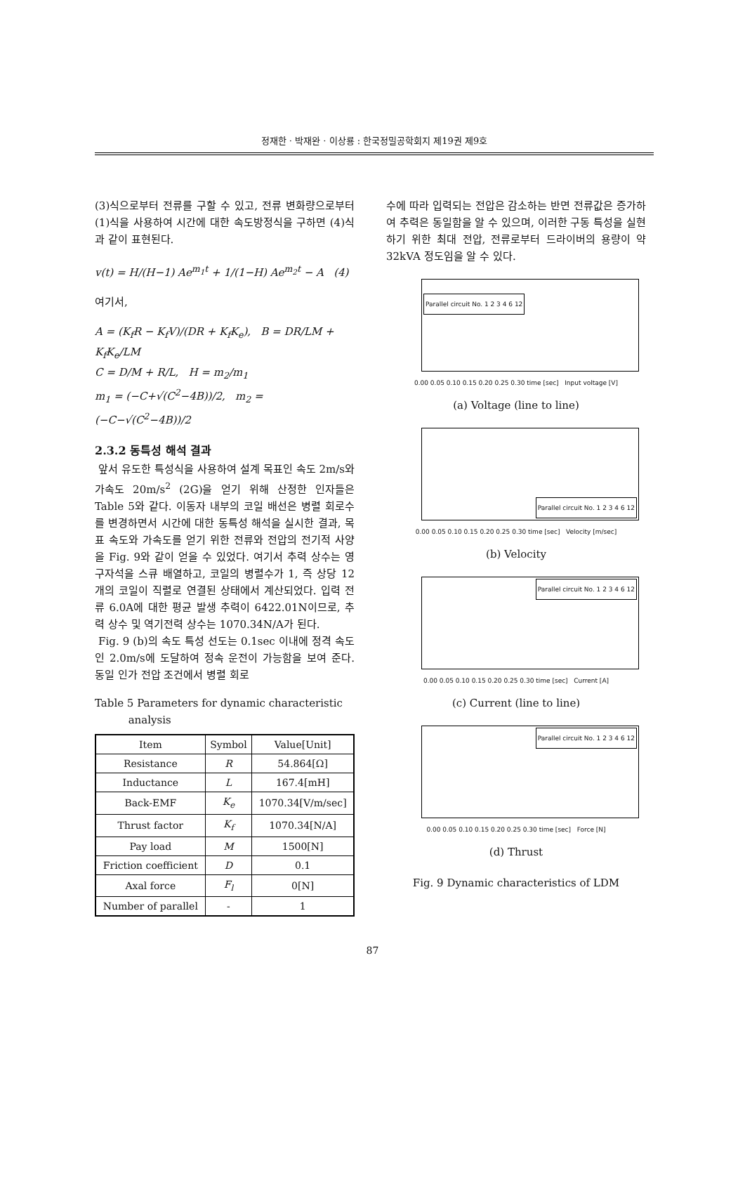정재한 · 박재완 · 이상룡 : 한국정밀공학회지 제19권 제9호
(3)식으로부터 전류를 구할 수 있고, 전류 변화량으로부터 (1)식을 사용하여 시간에 대한 속도방정식을 구하면 (4)식과 같이 표현된다.
v(t) = H/(H−1) Ae<sup>m<sub>1</sub>t</sup> + 1/(1−H) Ae<sup>m<sub>2</sub>t</sup> − A (4)
여기서,
A = (K<sub>f</sub>R − K<sub>f</sub>V)/(DR + K<sub>f</sub>K<sub>e</sub>), B = DR/LM + K<sub>f</sub>K<sub>e</sub>/LM
C = D/M + R/L, H = m<sub>2</sub>/m<sub>1</sub>
m<sub>1</sub> = (−C+√(C<sup>2</sup>−4B))/2, m<sub>2</sub> = (−C−√(C<sup>2</sup>−4B))/2
2.3.2 동특성 해석 결과
앞서 유도한 특성식을 사용하여 설계 목표인 속도 2m/s와 가속도 20m/s<sup>2</sup> (2G)을 얻기 위해 산정한 인자들은 Table 5와 같다. 이동자 내부의 코일 배선은 병렬 회로수를 변경하면서 시간에 대한 동특성 해석을 실시한 결과, 목표 속도와 가속도를 얻기 위한 전류와 전압의 전기적 사양을 Fig. 9와 같이 얻을 수 있었다. 여기서 추력 상수는 영구자석을 스큐 배열하고, 코일의 병렬수가 1, 즉 상당 12개의 코일이 직렬로 연결된 상태에서 계산되었다. 입력 전류 6.0A에 대한 평균 발생 추력이 6422.01N이므로, 추력 상수 및 역기전력 상수는 1070.34N/A가 된다.
Fig. 9 (b)의 속도 특성 선도는 0.1sec 이내에 정격 속도인 2.0m/s에 도달하여 정속 운전이 가능함을 보여 준다. 동일 인가 전압 조건에서 병렬 회로
Table 5 Parameters for dynamic characteristic
analysis
| Item | Symbol | Value[Unit] |
| --- | --- | --- |
| Resistance | R | 54.864[Ω] |
| Inductance | L | 167.4[mH] |
| Back-EMF | K<sub>e</sub> | 1070.34[V/m/sec] |
| Thrust factor | K<sub>f</sub> | 1070.34[N/A] |
| Pay load | M | 1500[N] |
| Friction coefficient | D | 0.1 |
| Axal force | F<sub>l</sub> | 0[N] |
| Number of parallel | - | 1 |
수에 따라 입력되는 전압은 감소하는 반면 전류값은 증가하여 추력은 동일함을 알 수 있으며, 이러한 구동 특성을 실현하기 위한 최대 전압, 전류로부터 드라이버의 용량이 약 32kVA 정도임을 알 수 있다.
Parallel circuit No. 1 2 3 4 6 12
0.00 0.05 0.10 0.15 0.20 0.25 0.30 time [sec] Input voltage [V]
(a) Voltage (line to line)
Parallel circuit No. 1 2 3 4 6 12
0.00 0.05 0.10 0.15 0.20 0.25 0.30 time [sec] Velocity [m/sec]
(b) Velocity
Parallel circuit No. 1 2 3 4 6 12
0.00 0.05 0.10 0.15 0.20 0.25 0.30 time [sec] Current [A]
(c) Current (line to line)
Parallel circuit No. 1 2 3 4 6 12
0.00 0.05 0.10 0.15 0.20 0.25 0.30 time [sec] Force [N]
(d) Thrust
Fig. 9 Dynamic characteristics of LDM
87